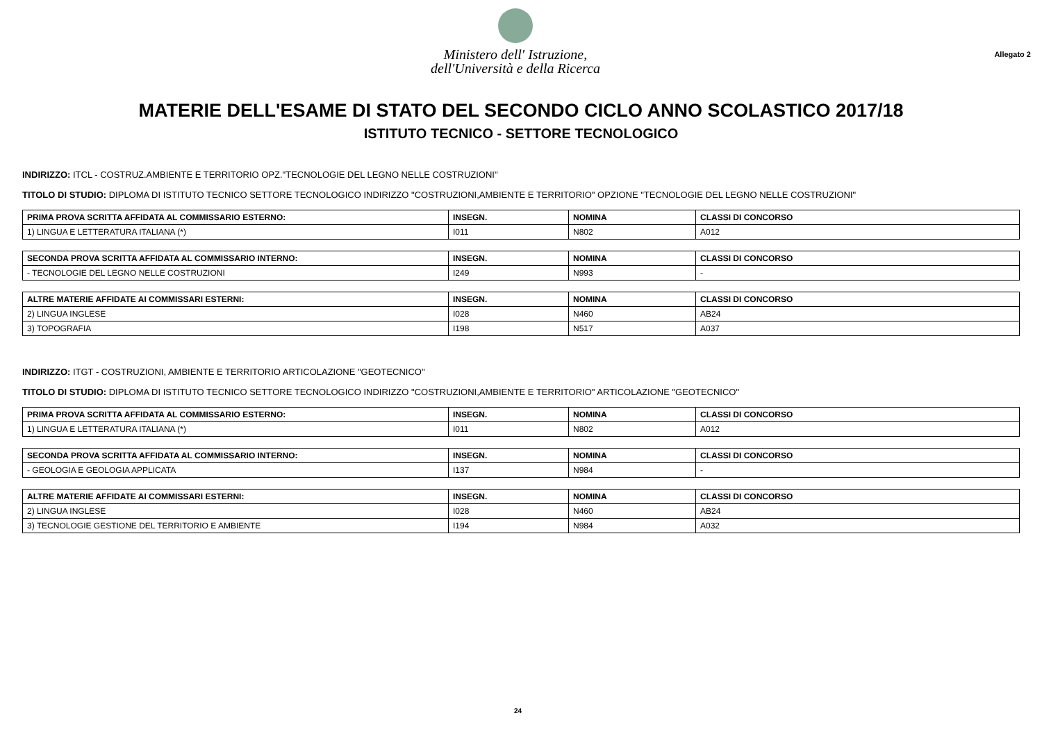Ministero dell' Istruzione,
dell'Università e della Ricerca
Allegato 2
MATERIE DELL'ESAME DI STATO DEL SECONDO CICLO ANNO SCOLASTICO 2017/18
ISTITUTO TECNICO - SETTORE TECNOLOGICO
INDIRIZZO: ITCL - COSTRUZ.AMBIENTE E TERRITORIO OPZ."TECNOLOGIE DEL LEGNO NELLE COSTRUZIONI"
TITOLO DI STUDIO: DIPLOMA DI ISTITUTO TECNICO SETTORE TECNOLOGICO INDIRIZZO "COSTRUZIONI,AMBIENTE E TERRITORIO" OPZIONE "TECNOLOGIE DEL LEGNO NELLE COSTRUZIONI"
| PRIMA PROVA SCRITTA AFFIDATA AL COMMISSARIO ESTERNO: | INSEGN. | NOMINA | CLASSI DI CONCORSO |
| --- | --- | --- | --- |
| 1) LINGUA E LETTERATURA ITALIANA (*) | I011 | N802 | A012 |
| SECONDA PROVA SCRITTA AFFIDATA AL COMMISSARIO INTERNO: | INSEGN. | NOMINA | CLASSI DI CONCORSO |
| --- | --- | --- | --- |
| - TECNOLOGIE DEL LEGNO NELLE COSTRUZIONI | I249 | N993 | - |
| ALTRE MATERIE AFFIDATE AI COMMISSARI ESTERNI: | INSEGN. | NOMINA | CLASSI DI CONCORSO |
| --- | --- | --- | --- |
| 2) LINGUA INGLESE | I028 | N460 | AB24 |
| 3) TOPOGRAFIA | I198 | N517 | A037 |
INDIRIZZO: ITGT - COSTRUZIONI, AMBIENTE E TERRITORIO ARTICOLAZIONE "GEOTECNICO"
TITOLO DI STUDIO: DIPLOMA DI ISTITUTO TECNICO SETTORE TECNOLOGICO INDIRIZZO "COSTRUZIONI,AMBIENTE E TERRITORIO" ARTICOLAZIONE "GEOTECNICO"
| PRIMA PROVA SCRITTA AFFIDATA AL COMMISSARIO ESTERNO: | INSEGN. | NOMINA | CLASSI DI CONCORSO |
| --- | --- | --- | --- |
| 1) LINGUA E LETTERATURA ITALIANA (*) | I011 | N802 | A012 |
| SECONDA PROVA SCRITTA AFFIDATA AL COMMISSARIO INTERNO: | INSEGN. | NOMINA | CLASSI DI CONCORSO |
| --- | --- | --- | --- |
| - GEOLOGIA E GEOLOGIA APPLICATA | I137 | N984 | - |
| ALTRE MATERIE AFFIDATE AI COMMISSARI ESTERNI: | INSEGN. | NOMINA | CLASSI DI CONCORSO |
| --- | --- | --- | --- |
| 2) LINGUA INGLESE | I028 | N460 | AB24 |
| 3) TECNOLOGIE GESTIONE DEL TERRITORIO E AMBIENTE | I194 | N984 | A032 |
24